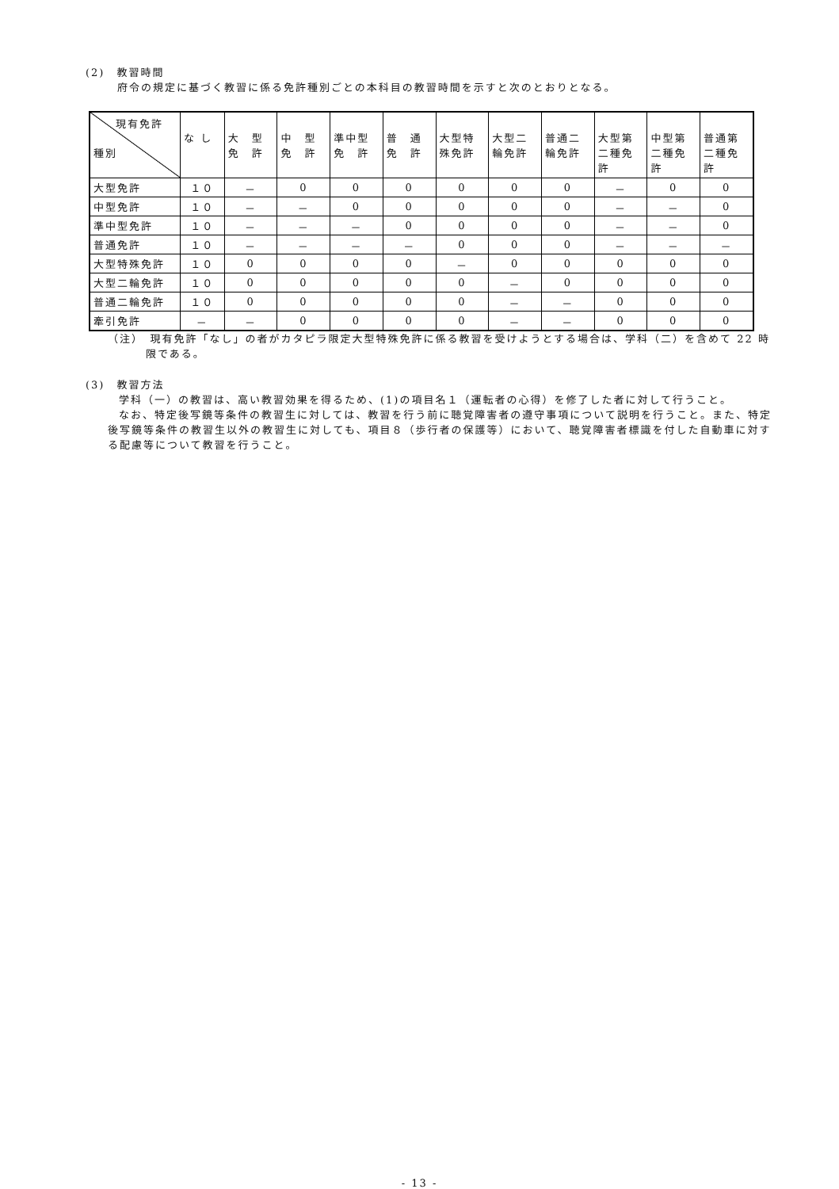(2)　教習時間
府令の規定に基づく教習に係る免許種別ごとの本科目の教習時間を示すと次のとおりとなる。
| 現有免許 種別 | な し | 大 型 免 許 | 中 型 免 許 | 準中型 免 許 | 普 通 免 許 | 大型特 殊免許 | 大型二 輪免許 | 普通二 輪免許 | 大型第 二種免 許 | 中型第 二種免 許 | 普通第 二種免 許 |
| --- | --- | --- | --- | --- | --- | --- | --- | --- | --- | --- | --- |
| 大型免許 | １０ | － | 0 | 0 | 0 | 0 | 0 | 0 | － | 0 | 0 |
| 中型免許 | １０ | － | － | 0 | 0 | 0 | 0 | 0 | － | － | 0 |
| 準中型免許 | １０ | － | － | － | 0 | 0 | 0 | 0 | － | － | 0 |
| 普通免許 | １０ | － | － | － | － | 0 | 0 | 0 | － | － | － |
| 大型特殊免許 | １０ | 0 | 0 | 0 | 0 | － | 0 | 0 | 0 | 0 | 0 |
| 大型二輪免許 | １０ | 0 | 0 | 0 | 0 | 0 | － | 0 | 0 | 0 | 0 |
| 普通二輪免許 | １０ | 0 | 0 | 0 | 0 | 0 | － | － | 0 | 0 | 0 |
| 牽引免許 | － | － | 0 | 0 | 0 | 0 | － | － | 0 | 0 | 0 |
（注）　現有免許「なし」の者がカタピラ限定大型特殊免許に係る教習を受けようとする場合は、学科（二）を含めて 22 時限である。
(3)　教習方法
学科（一）の教習は、高い教習効果を得るため、(1)の項目名１（運転者の心得）を修了した者に対して行うこと。
なお、特定後写鏡等条件の教習生に対しては、教習を行う前に聴覚障害者の遵守事項について説明を行うこと。また、特定後写鏡等条件の教習生以外の教習生に対しても、項目８（歩行者の保護等）において、聴覚障害者標識を付した自動車に対する配慮等について教習を行うこと。
- 13 -